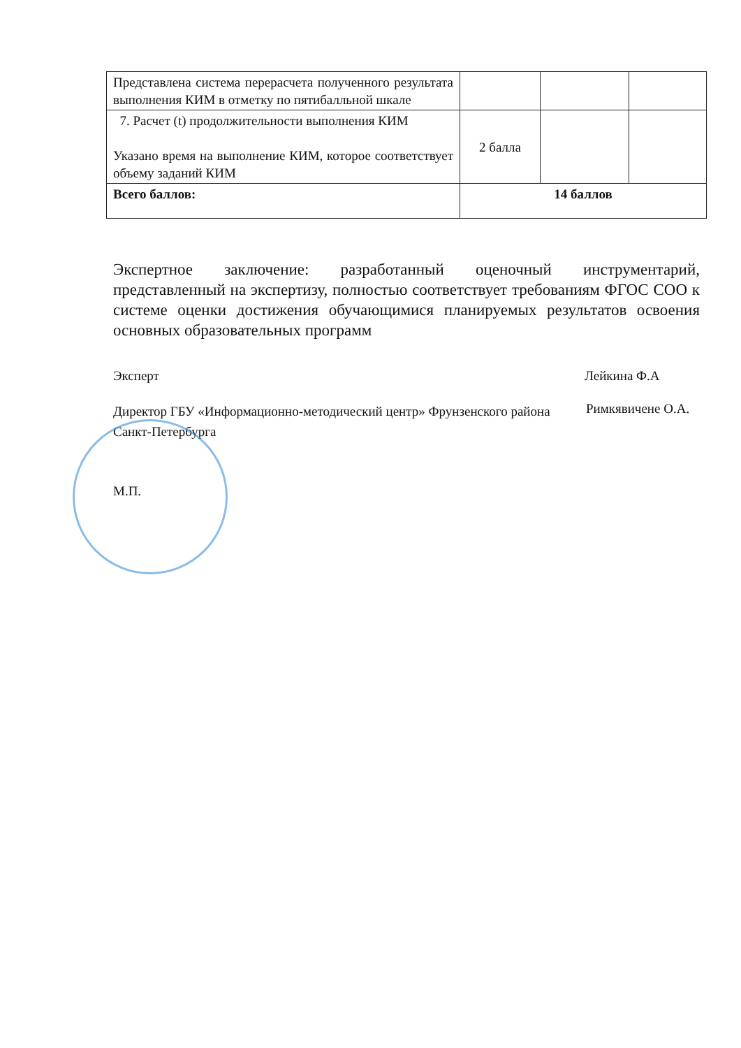| Представлена система перерасчета полученного результата выполнения КИМ в отметку по пятибалльной шкале | | | |
| 7. Расчет (t) продолжительности выполнения КИМ Указано время на выполнение КИМ, которое соответствует объему заданий КИМ | 2 балла | | |
| Всего баллов: | 14 баллов | | |
Экспертное заключение: разработанный оценочный инструментарий, представленный на экспертизу, полностью соответствует требованиям ФГОС СОО к системе оценки достижения обучающимися планируемых результатов освоения основных образовательных программ
Эксперт Лейкина Ф.А
Директор ГБУ «Информационно-методический центр» Фрунзенского района Санкт-Петербурга
Римкявичене О.А.
М.П.